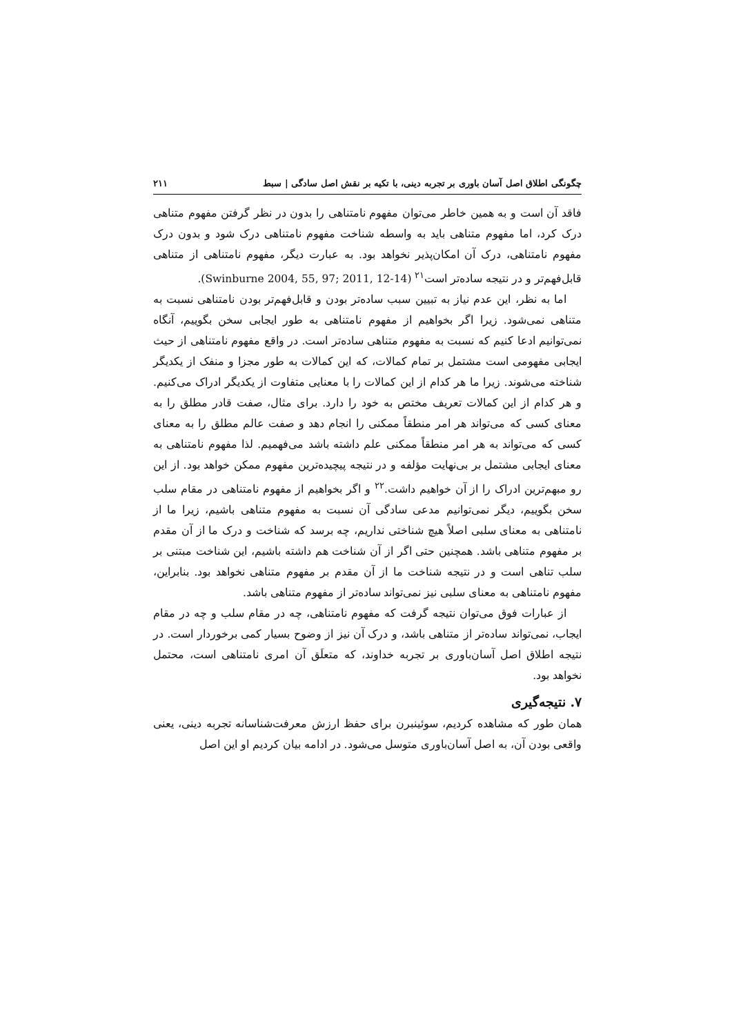چگونگی اطلاق اصل آسان باوری بر تجربه دینی، با تکیه بر نقش اصل سادگی | سبط ۲۱۱
فاقد آن است و به همین خاطر می‌توان مفهوم نامتناهی را بدون در نظر گرفتن مفهوم متناهی درک کرد، اما مفهوم متناهی باید به واسطه شناخت مفهوم نامتناهی درک شود و بدون درک مفهوم نامتناهی، درک آن امکان‌پذیر نخواهد بود. به عبارت دیگر، مفهوم نامتناهی از متناهی قابل‌فهم‌تر و در نتیجه ساده‌تر است<sup>۲۱</sup> (Swinburne 2004, 55, 97; 2011, 12-14).
اما به نظر، این عدم نیاز به تبیین سبب ساده‌تر بودن و قابل‌فهم‌تر بودن نامتناهی نسبت به متناهی نمی‌شود. زیرا اگر بخواهیم از مفهوم نامتناهی به طور ایجابی سخن بگوییم، آنگاه نمی‌توانیم ادعا کنیم که نسبت به مفهوم متناهی ساده‌تر است. در واقع مفهوم نامتناهی از حیث ایجابی مفهومی است مشتمل بر تمام کمالات، که این کمالات به طور مجزا و منفک از یکدیگر شناخته می‌شوند. زیرا ما هر کدام از این کمالات را با معنایی متفاوت از یکدیگر ادراک می‌کنیم. و هر کدام از این کمالات تعریف مختص به خود را دارد. برای مثال، صفت قادر مطلق را به معنای کسی که می‌تواند هر امر منطقاً ممکنی را انجام دهد و صفت عالم مطلق را به معنای کسی که می‌تواند به هر امر منطقاً ممکنی علم داشته باشد می‌فهمیم. لذا مفهوم نامتناهی به معنای ایجابی مشتمل بر بی‌نهایت مؤلفه و در نتیجه پیچیده‌ترین مفهوم ممکن خواهد بود. از این رو مبهم‌ترین ادراک را از آن خواهیم داشت.<sup>۲۲</sup> و اگر بخواهیم از مفهوم نامتناهی در مقام سلب سخن بگوییم، دیگر نمی‌توانیم مدعی سادگی آن نسبت به مفهوم متناهی باشیم، زیرا ما از نامتناهی به معنای سلبی اصلاً هیچ شناختی نداریم، چه برسد که شناخت و درک ما از آن مقدم بر مفهوم متناهی باشد. همچنین حتی اگر از آن شناخت هم داشته باشیم، این شناخت مبتنی بر سلب تناهی است و در نتیجه شناخت ما از آن مقدم بر مفهوم متناهی نخواهد بود. بنابراین، مفهوم نامتناهی به معنای سلبی نیز نمی‌تواند ساده‌تر از مفهوم متناهی باشد.
از عبارات فوق می‌توان نتیجه گرفت که مفهوم نامتناهی، چه در مقام سلب و چه در مقام ایجاب، نمی‌تواند ساده‌تر از متناهی باشد، و درک آن نیز از وضوح بسیار کمی برخوردار است. در نتیجه اطلاق اصل آسان‌باوری بر تجربه خداوند، که متعلَق آن امری نامتناهی است، محتمل نخواهد بود.
۷. نتیجه‌گیری
همان طور که مشاهده کردیم، سوئینبرن برای حفظ ارزش معرفت‌شناسانه تجربه دینی، یعنی واقعی بودن آن، به اصل آسان‌باوری متوسل می‌شود. در ادامه بیان کردیم او این اصل